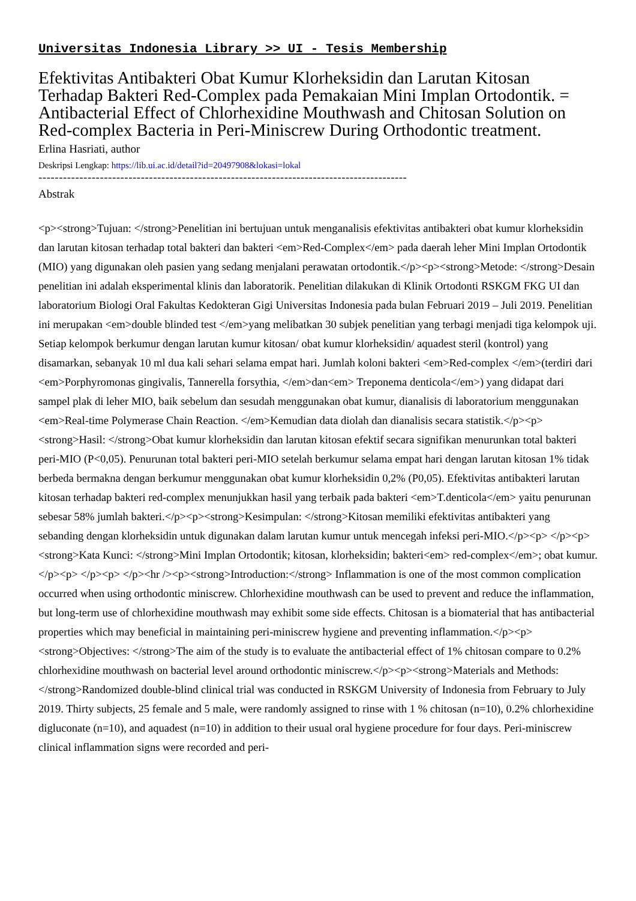Universitas Indonesia Library >> UI - Tesis Membership
Efektivitas Antibakteri Obat Kumur Klorheksidin dan Larutan Kitosan Terhadap Bakteri Red-Complex pada Pemakaian Mini Implan Ortodontik. = Antibacterial Effect of Chlorhexidine Mouthwash and Chitosan Solution on Red-complex Bacteria in Peri-Miniscrew During Orthodontic treatment.
Erlina Hasriati, author
Deskripsi Lengkap: https://lib.ui.ac.id/detail?id=20497908&lokasi=lokal
------------------------------------------------------------------------------------------
Abstrak
<p><strong>Tujuan: </strong>Penelitian ini bertujuan untuk menganalisis efektivitas antibakteri obat kumur klorheksidin dan larutan kitosan terhadap total bakteri dan bakteri <em>Red-Complex</em> pada daerah leher Mini Implan Ortodontik (MIO) yang digunakan oleh pasien yang sedang menjalani perawatan ortodontik.</p><p><strong>Metode: </strong>Desain penelitian ini adalah eksperimental klinis dan laboratorik. Penelitian dilakukan di Klinik Ortodonti RSKGM FKG UI dan laboratorium Biologi Oral Fakultas Kedokteran Gigi Universitas Indonesia pada bulan Februari 2019 – Juli 2019. Penelitian ini merupakan <em>double blinded test </em>yang melibatkan 30 subjek penelitian yang terbagi menjadi tiga kelompok uji. Setiap kelompok berkumur dengan larutan kumur kitosan/ obat kumur klorheksidin/ aquadest steril (kontrol) yang disamarkan, sebanyak 10 ml dua kali sehari selama empat hari. Jumlah koloni bakteri <em>Red-complex </em>(terdiri dari <em>Porphyromonas gingivalis, Tannerella forsythia, </em>dan<em> Treponema denticola</em>) yang didapat dari sampel plak di leher MIO, baik sebelum dan sesudah menggunakan obat kumur, dianalisis di laboratorium menggunakan <em>Real-time Polymerase Chain Reaction. </em>Kemudian data diolah dan dianalisis secara statistik.</p><p><strong>Hasil: </strong>Obat kumur klorheksidin dan larutan kitosan efektif secara signifikan menurunkan total bakteri peri-MIO (P<0,05). Penurunan total bakteri peri-MIO setelah berkumur selama empat hari dengan larutan kitosan 1% tidak berbeda bermakna dengan berkumur menggunakan obat kumur klorheksidin 0,2% (P0,05). Efektivitas antibakteri larutan kitosan terhadap bakteri red-complex menunjukkan hasil yang terbaik pada bakteri <em>T.denticola</em> yaitu penurunan sebesar 58% jumlah bakteri.</p><p><strong>Kesimpulan: </strong>Kitosan memiliki efektivitas antibakteri yang sebanding dengan klorheksidin untuk digunakan dalam larutan kumur untuk mencegah infeksi peri-MIO.</p><p> </p><p><strong>Kata Kunci: </strong>Mini Implan Ortodontik; kitosan, klorheksidin; bakteri<em> red-complex</em>; obat kumur.</p><p> </p><p> </p><hr /><p><strong>Introduction:</strong> Inflammation is one of the most common complication occurred when using orthodontic miniscrew. Chlorhexidine mouthwash can be used to prevent and reduce the inflammation, but long-term use of chlorhexidine mouthwash may exhibit some side effects. Chitosan is a biomaterial that has antibacterial properties which may beneficial in maintaining peri-miniscrew hygiene and preventing inflammation.</p><p><strong>Objectives: </strong>The aim of the study is to evaluate the antibacterial effect of 1% chitosan compare to 0.2% chlorhexidine mouthwash on bacterial level around orthodontic miniscrew.</p><p><strong>Materials and Methods: </strong>Randomized double-blind clinical trial was conducted in RSKGM University of Indonesia from February to July 2019. Thirty subjects, 25 female and 5 male, were randomly assigned to rinse with 1 % chitosan (n=10), 0.2% chlorhexidine digluconate (n=10), and aquadest (n=10) in addition to their usual oral hygiene procedure for four days. Peri-miniscrew clinical inflammation signs were recorded and peri-